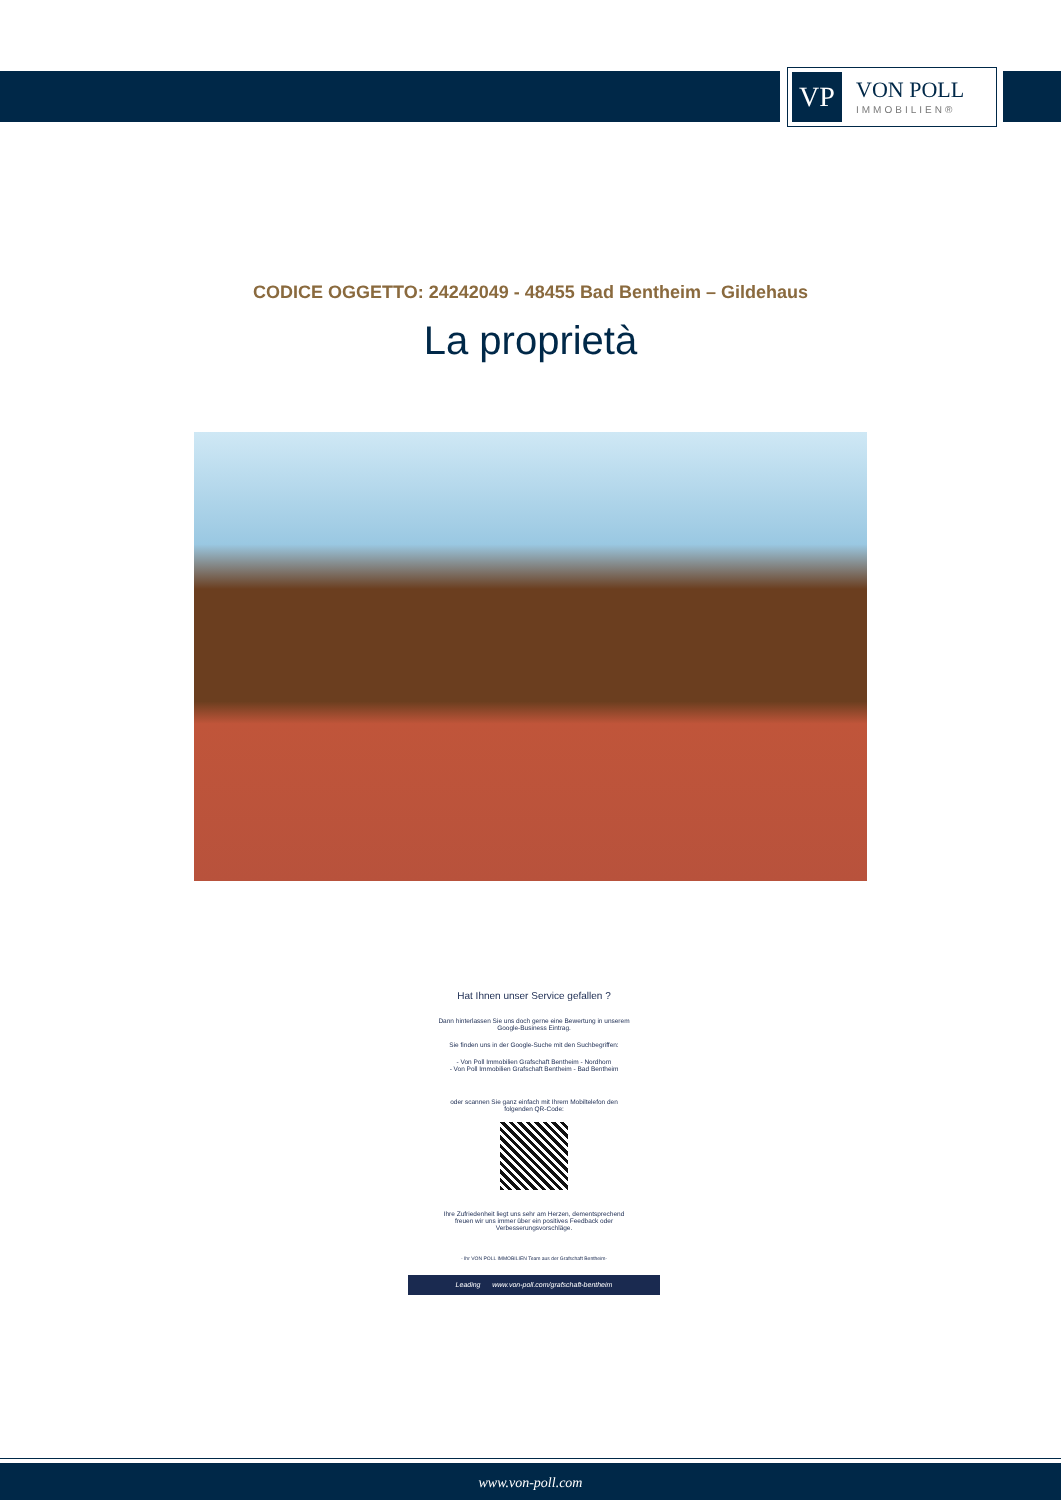VP
VON POLL
IMMOBILIEN®
CODICE OGGETTO: 24242049 - 48455 Bad Bentheim – Gildehaus
La proprietà
Hat Ihnen unser Service gefallen ?
Dann hinterlassen Sie uns doch gerne eine Bewertung in unserem
Google-Business Eintrag.
Sie finden uns in der Google-Suche mit den Suchbegriffen:
- Von Poll Immobilien Grafschaft Bentheim - Nordhorn
- Von Poll Immobilien Grafschaft Bentheim - Bad Bentheim
oder scannen Sie ganz einfach mit Ihrem Mobiltelefon den
folgenden QR-Code:
Ihre Zufriedenheit liegt uns sehr am Herzen, dementsprechend
freuen wir uns immer über ein positives Feedback oder
Verbesserungsvorschläge.
- Ihr VON POLL IMMOBILIEN Team aus der Grafschaft Bentheim-
Leading www.von-poll.com/grafschaft-bentheim
www.von-poll.com